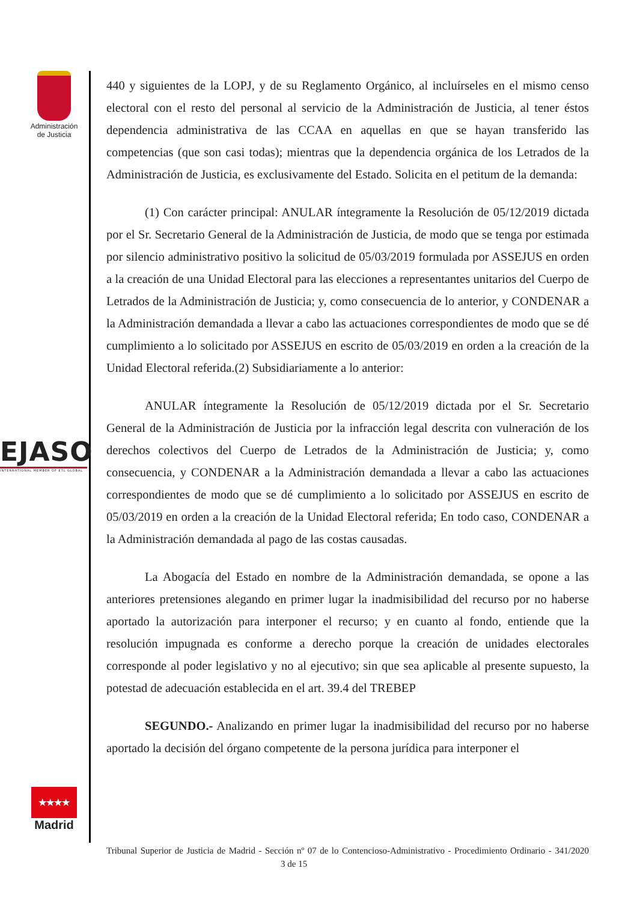Administración de Justicia
EJASO
INTERNATIONAL MEMBER OF ETL GLOBAL
★★★★
Madrid
440 y siguientes de la LOPJ, y de su Reglamento Orgánico, al incluírseles en el mismo censo electoral con el resto del personal al servicio de la Administración de Justicia, al tener éstos dependencia administrativa de las CCAA en aquellas en que se hayan transferido las competencias (que son casi todas); mientras que la dependencia orgánica de los Letrados de la Administración de Justicia, es exclusivamente del Estado. Solicita en el petitum de la demanda:
(1) Con carácter principal: ANULAR íntegramente la Resolución de 05/12/2019 dictada por el Sr. Secretario General de la Administración de Justicia, de modo que se tenga por estimada por silencio administrativo positivo la solicitud de 05/03/2019 formulada por ASSEJUS en orden a la creación de una Unidad Electoral para las elecciones a representantes unitarios del Cuerpo de Letrados de la Administración de Justicia; y, como consecuencia de lo anterior, y CONDENAR a la Administración demandada a llevar a cabo las actuaciones correspondientes de modo que se dé cumplimiento a lo solicitado por ASSEJUS en escrito de 05/03/2019 en orden a la creación de la Unidad Electoral referida.(2) Subsidiariamente a lo anterior:
ANULAR íntegramente la Resolución de 05/12/2019 dictada por el Sr. Secretario General de la Administración de Justicia por la infracción legal descrita con vulneración de los derechos colectivos del Cuerpo de Letrados de la Administración de Justicia; y, como consecuencia, y CONDENAR a la Administración demandada a llevar a cabo las actuaciones correspondientes de modo que se dé cumplimiento a lo solicitado por ASSEJUS en escrito de 05/03/2019 en orden a la creación de la Unidad Electoral referida; En todo caso, CONDENAR a la Administración demandada al pago de las costas causadas.
La Abogacía del Estado en nombre de la Administración demandada, se opone a las anteriores pretensiones alegando en primer lugar la inadmisibilidad del recurso por no haberse aportado la autorización para interponer el recurso; y en cuanto al fondo, entiende que la resolución impugnada es conforme a derecho porque la creación de unidades electorales corresponde al poder legislativo y no al ejecutivo; sin que sea aplicable al presente supuesto, la potestad de adecuación establecida en el art. 39.4 del TREBEP
SEGUNDO.- Analizando en primer lugar la inadmisibilidad del recurso por no haberse aportado la decisión del órgano competente de la persona jurídica para interponer el
Tribunal Superior de Justicia de Madrid - Sección nº 07 de lo Contencioso-Administrativo - Procedimiento Ordinario - 341/2020 3 de 15